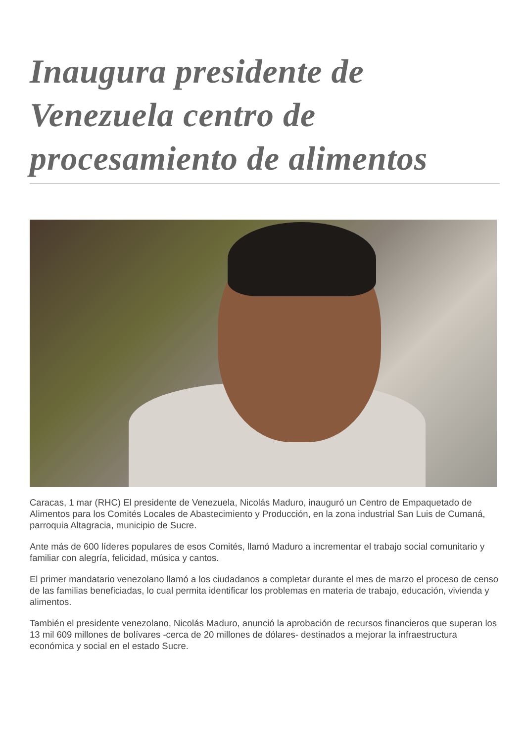Inaugura presidente de Venezuela centro de procesamiento de alimentos
Caracas, 1 mar (RHC) El presidente de Venezuela, Nicolás Maduro, inauguró un Centro de Empaquetado de Alimentos para los Comités Locales de Abastecimiento y Producción, en la zona industrial San Luis de Cumaná, parroquia Altagracia, municipio de Sucre.
Ante más de 600 líderes populares de esos Comités, llamó Maduro a incrementar el trabajo social comunitario y familiar con alegría, felicidad, música y cantos.
El primer mandatario venezolano llamó a los ciudadanos a completar durante el mes de marzo el proceso de censo de las familias beneficiadas, lo cual permita identificar los problemas en materia de trabajo, educación, vivienda y alimentos.
También el presidente venezolano, Nicolás Maduro, anunció la aprobación de recursos financieros que superan los 13 mil 609 millones de bolívares -cerca de 20 millones de dólares- destinados a mejorar la infraestructura económica y social en el estado Sucre.